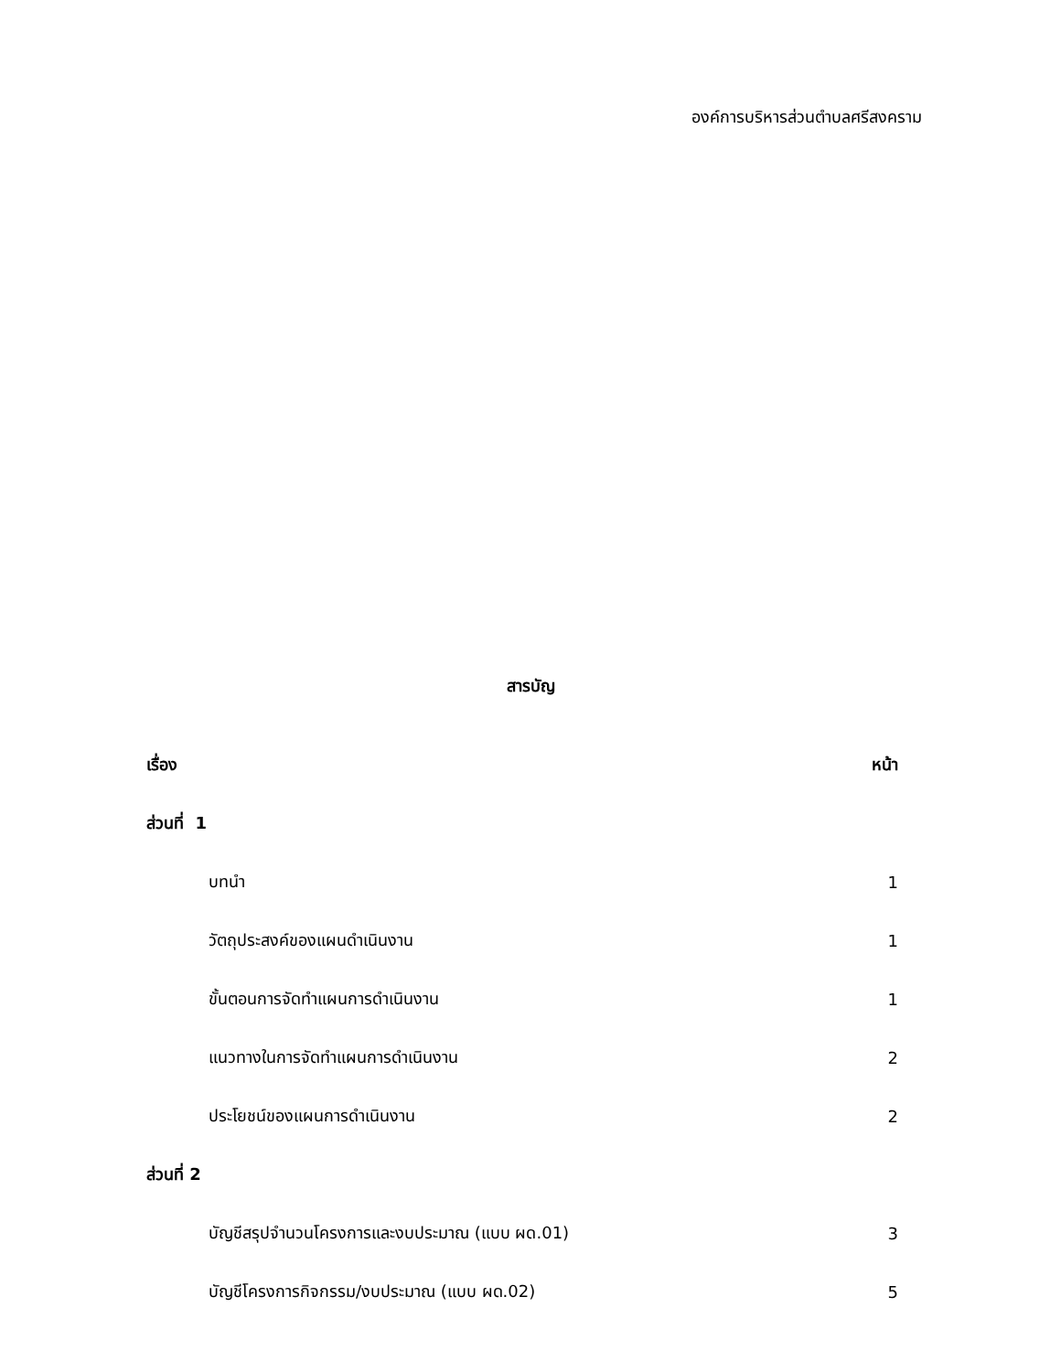องค์การบริหารส่วนตำบลศรีสงคราม
สารบัญ
| เรื่อง | หน้า |
| ส่วนที่ 1 | |
| บทนำ | 1 |
| วัตถุประสงค์ของแผนดำเนินงาน | 1 |
| ขั้นตอนการจัดทำแผนการดำเนินงาน | 1 |
| แนวทางในการจัดทำแผนการดำเนินงาน | 2 |
| ประโยชน์ของแผนการดำเนินงาน | 2 |
| ส่วนที่ 2 | |
| บัญชีสรุปจำนวนโครงการและงบประมาณ (แบบ ผด.01) | 3 |
| บัญชีโครงการกิจกรรม/งบประมาณ (แบบ ผด.02) | 5 |